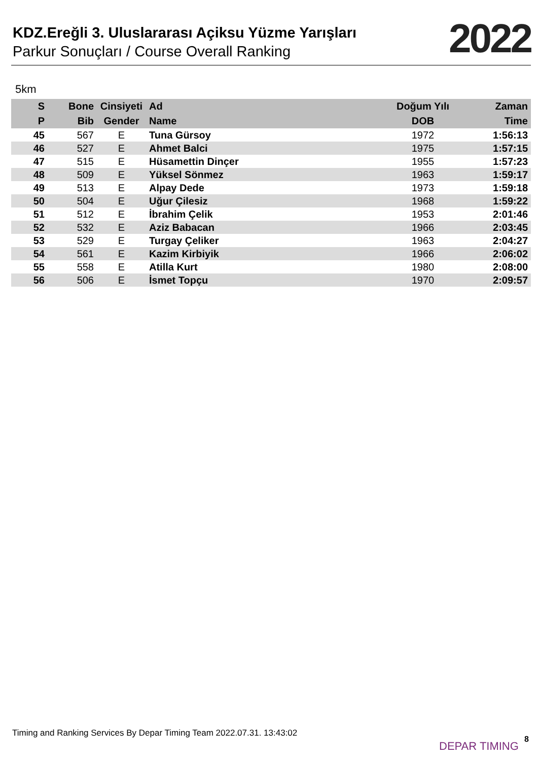KDZ.Ereğli 3. Uluslararası Açiksu Yüzme Yarışları
Parkur Sonuçları / Course Overall Ranking
2022
5km
| S | Bone | Cinsiyeti | Ad | Doğum Yılı | Zaman |
| --- | --- | --- | --- | --- | --- |
| P | Bib | Gender | Name | DOB | Time |
| 45 | 567 | E | Tuna Gürsoy | 1972 | 1:56:13 |
| 46 | 527 | E | Ahmet Balci | 1975 | 1:57:15 |
| 47 | 515 | E | Hüsamettin Dinçer | 1955 | 1:57:23 |
| 48 | 509 | E | Yüksel Sönmez | 1963 | 1:59:17 |
| 49 | 513 | E | Alpay Dede | 1973 | 1:59:18 |
| 50 | 504 | E | Uğur Çilesiz | 1968 | 1:59:22 |
| 51 | 512 | E | İbrahim Çelik | 1953 | 2:01:46 |
| 52 | 532 | E | Aziz Babacan | 1966 | 2:03:45 |
| 53 | 529 | E | Turgay Çeliker | 1963 | 2:04:27 |
| 54 | 561 | E | Kazim Kirbiyik | 1966 | 2:06:02 |
| 55 | 558 | E | Atilla Kurt | 1980 | 2:08:00 |
| 56 | 506 | E | İsmet Topçu | 1970 | 2:09:57 |
Timing and Ranking Services By Depar Timing Team 2022.07.31. 13:43:02
DEPAR TIMING
8